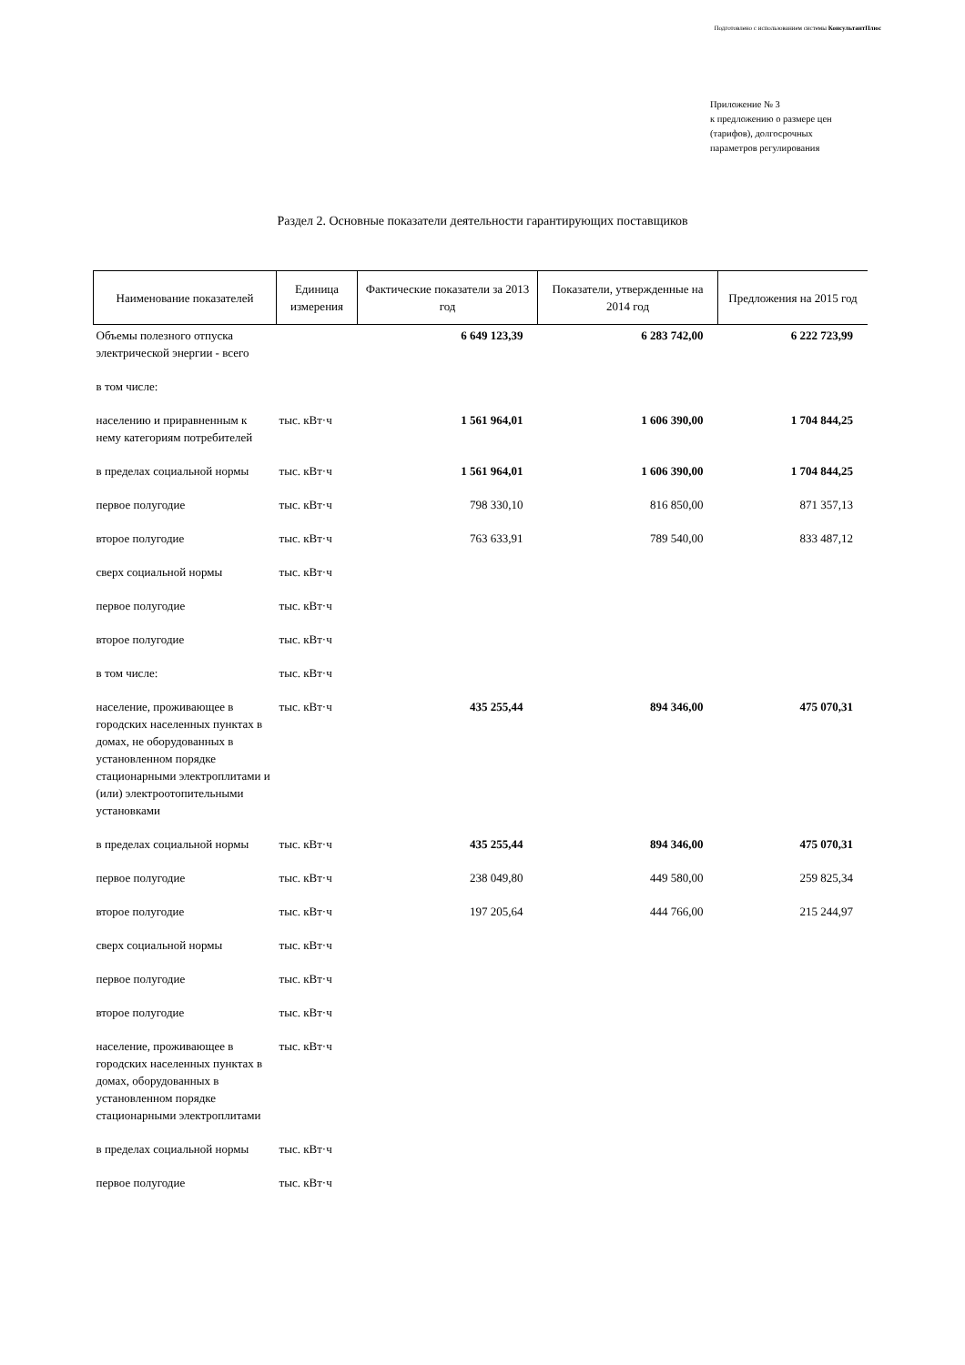Подготовлено с использованием системы КонсультантПлюс
Приложение № 3
к предложению о размере цен
(тарифов), долгосрочных
параметров регулирования
Раздел 2. Основные показатели деятельности гарантирующих поставщиков
| Наименование показателей | Единица измерения | Фактические показатели за 2013 год | Показатели, утвержденные на 2014 год | Предложения на 2015 год |
| --- | --- | --- | --- | --- |
| Объемы полезного отпуска электрической энергии - всего | | 6 649 123,39 | 6 283 742,00 | 6 222 723,99 |
| в том числе: | | | | |
| населению и приравненным к нему категориям потребителей | тыс. кВт·ч | 1 561 964,01 | 1 606 390,00 | 1 704 844,25 |
| в пределах социальной нормы | тыс. кВт·ч | 1 561 964,01 | 1 606 390,00 | 1 704 844,25 |
| первое полугодие | тыс. кВт·ч | 798 330,10 | 816 850,00 | 871 357,13 |
| второе полугодие | тыс. кВт·ч | 763 633,91 | 789 540,00 | 833 487,12 |
| сверх социальной нормы | тыс. кВт·ч | | | |
| первое полугодие | тыс. кВт·ч | | | |
| второе полугодие | тыс. кВт·ч | | | |
| в том числе: | тыс. кВт·ч | | | |
| население, проживающее в городских населенных пунктах в домах, не оборудованных в установленном порядке стационарными электроплитами и (или) электроотопительными установками | тыс. кВт·ч | 435 255,44 | 894 346,00 | 475 070,31 |
| в пределах социальной нормы | тыс. кВт·ч | 435 255,44 | 894 346,00 | 475 070,31 |
| первое полугодие | тыс. кВт·ч | 238 049,80 | 449 580,00 | 259 825,34 |
| второе полугодие | тыс. кВт·ч | 197 205,64 | 444 766,00 | 215 244,97 |
| сверх социальной нормы | тыс. кВт·ч | | | |
| первое полугодие | тыс. кВт·ч | | | |
| второе полугодие | тыс. кВт·ч | | | |
| население, проживающее в городских населенных пунктах в домах, оборудованных в установленном порядке стационарными электроплитами | тыс. кВт·ч | | | |
| в пределах социальной нормы | тыс. кВт·ч | | | |
| первое полугодие | тыс. кВт·ч | | | |